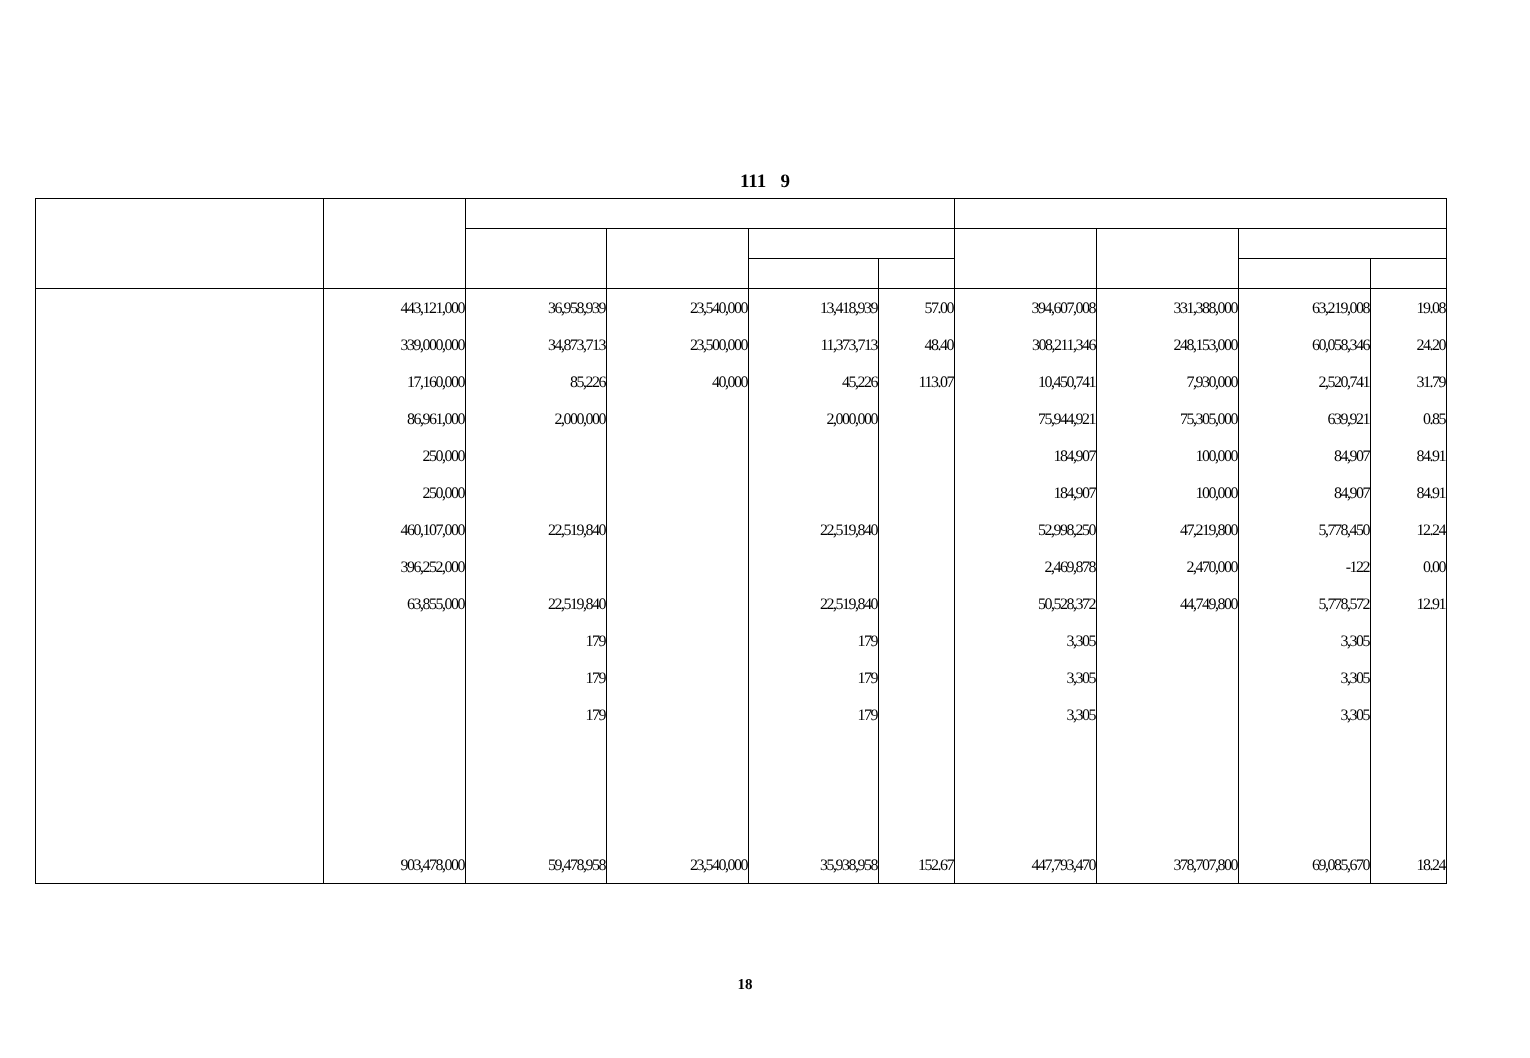111 9
| | 443,121,000 | 36,958,939 | 23,540,000 | 13,418,939 | 57.00 | 394,607,008 | 331,388,000 | 63,219,008 | 19.08 |
| | 339,000,000 | 34,873,713 | 23,500,000 | 11,373,713 | 48.40 | 308,211,346 | 248,153,000 | 60,058,346 | 24.20 |
| | 17,160,000 | 85,226 | 40,000 | 45,226 | 113.07 | 10,450,741 | 7,930,000 | 2,520,741 | 31.79 |
| | 86,961,000 | 2,000,000 | | 2,000,000 | | 75,944,921 | 75,305,000 | 639,921 | 0.85 |
| | 250,000 | | | | | 184,907 | 100,000 | 84,907 | 84.91 |
| | 250,000 | | | | | 184,907 | 100,000 | 84,907 | 84.91 |
| | 460,107,000 | 22,519,840 | | 22,519,840 | | 52,998,250 | 47,219,800 | 5,778,450 | 12.24 |
| | 396,252,000 | | | | | 2,469,878 | 2,470,000 | -122 | 0.00 |
| | 63,855,000 | 22,519,840 | | 22,519,840 | | 50,528,372 | 44,749,800 | 5,778,572 | 12.91 |
| | | 179 | | 179 | | 3,305 | | 3,305 | |
| | | 179 | | 179 | | 3,305 | | 3,305 | |
| | | 179 | | 179 | | 3,305 | | 3,305 | |
| | 903,478,000 | 59,478,958 | 23,540,000 | 35,938,958 | 152.67 | 447,793,470 | 378,707,800 | 69,085,670 | 18.24 |
18